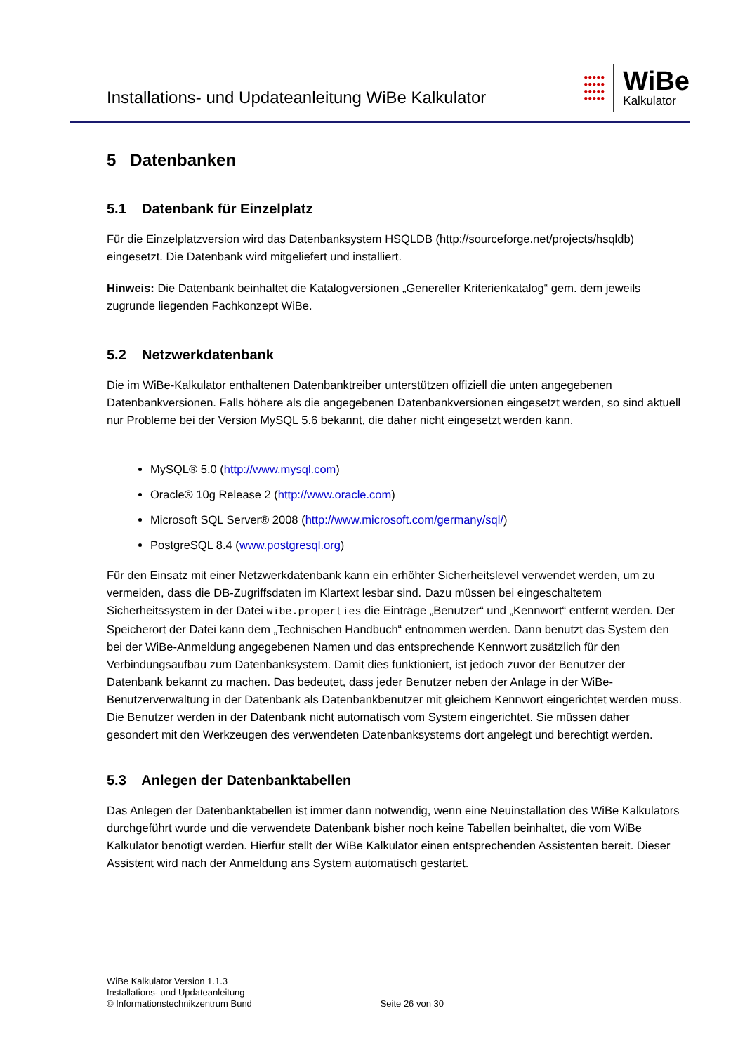Installations- und Updateanleitung WiBe Kalkulator
●●●●●
●●●●●
●●●●●
●●●●●
WiBe
Kalkulator
5 Datenbanken
5.1 Datenbank für Einzelplatz
Für die Einzelplatzversion wird das Datenbanksystem HSQLDB (http://sourceforge.net/projects/hsqldb) eingesetzt. Die Datenbank wird mitgeliefert und installiert.
Hinweis: Die Datenbank beinhaltet die Katalogversionen „Genereller Kriterienkatalog“ gem. dem jeweils zugrunde liegenden Fachkonzept WiBe.
5.2 Netzwerkdatenbank
Die im WiBe-Kalkulator enthaltenen Datenbanktreiber unterstützen offiziell die unten angegebenen Datenbankversionen. Falls höhere als die angegebenen Datenbankversionen eingesetzt werden, so sind aktuell nur Probleme bei der Version MySQL 5.6 bekannt, die daher nicht eingesetzt werden kann.
MySQL® 5.0 (http://www.mysql.com)
Oracle® 10g Release 2 (http://www.oracle.com)
Microsoft SQL Server® 2008 (http://www.microsoft.com/germany/sql/)
PostgreSQL 8.4 (www.postgresql.org)
Für den Einsatz mit einer Netzwerkdatenbank kann ein erhöhter Sicherheitslevel verwendet werden, um zu vermeiden, dass die DB-Zugriffsdaten im Klartext lesbar sind. Dazu müssen bei eingeschalte­tem Sicherheitssystem in der Datei wibe.properties die Einträge „Benutzer“ und „Kennwort“ ent­fernt werden. Der Speicherort der Datei kann dem „Technischen Handbuch“ entnommen werden. Dann benutzt das System den bei der WiBe-Anmeldung angegebenen Namen und das entsprechen­de Kennwort zusätzlich für den Verbindungsaufbau zum Datenbanksystem. Damit dies funktioniert, ist jedoch zuvor der Benutzer der Datenbank bekannt zu machen. Das bedeutet, dass jeder Benutzer neben der Anlage in der WiBe- Benutzerverwaltung in der Datenbank als Datenbankbenutzer mit gleichem Kennwort eingerichtet werden muss. Die Benutzer werden in der Datenbank nicht automa­tisch vom System eingerichtet. Sie müssen daher gesondert mit den Werkzeugen des verwendeten Datenbanksystems dort angelegt und berechtigt werden.
5.3 Anlegen der Datenbanktabellen
Das Anlegen der Datenbanktabellen ist immer dann notwendig, wenn eine Neuinstallation des WiBe Kalkulators durchgeführt wurde und die verwendete Datenbank bisher noch keine Tabellen beinhaltet, die vom WiBe Kalkulator benötigt werden. Hierfür stellt der WiBe Kalkulator einen entsprechenden Assistenten bereit. Dieser Assistent wird nach der Anmeldung ans System automatisch gestartet.
WiBe Kalkulator Version 1.1.3
Installations- und Updateanleitung
© Informationstechnikzentrum Bund
Seite 26 von 30